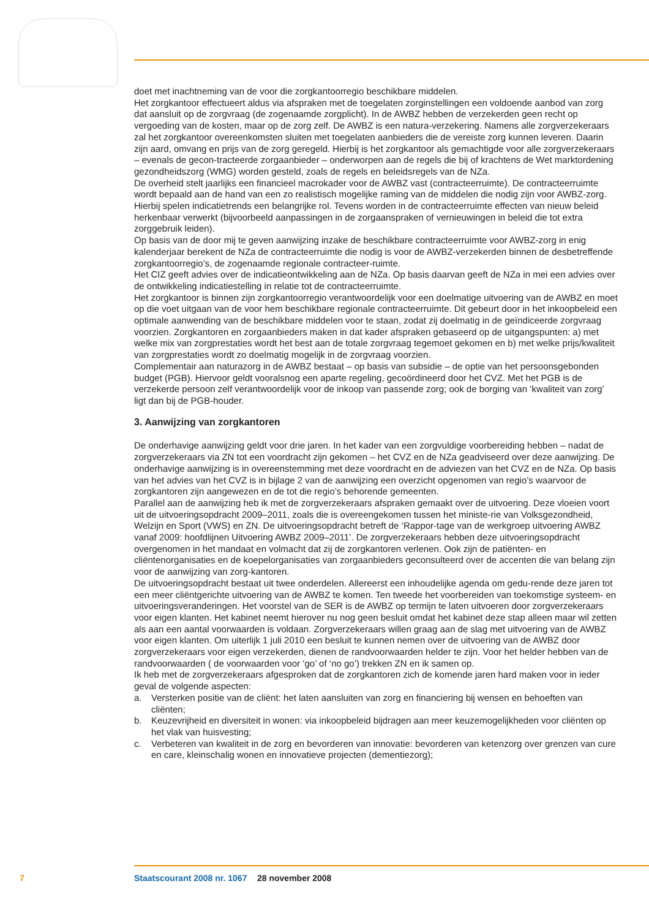doet met inachtneming van de voor die zorgkantoorregio beschikbare middelen.
Het zorgkantoor effectueert aldus via afspraken met de toegelaten zorginstellingen een voldoende aanbod van zorg dat aansluit op de zorgvraag (de zogenaamde zorgplicht). In de AWBZ hebben de verzekerden geen recht op vergoeding van de kosten, maar op de zorg zelf. De AWBZ is een natura-verzekering. Namens alle zorgverzekeraars zal het zorgkantoor overeenkomsten sluiten met toegelaten aanbieders die de vereiste zorg kunnen leveren. Daarin zijn aard, omvang en prijs van de zorg geregeld. Hierbij is het zorgkantoor als gemachtigde voor alle zorgverzekeraars – evenals de gecon-tracteerde zorgaanbieder – onderworpen aan de regels die bij of krachtens de Wet marktordening gezondheidszorg (WMG) worden gesteld, zoals de regels en beleidsregels van de NZa.
De overheid stelt jaarlijks een financieel macrokader voor de AWBZ vast (contracteerruimte). De contracteerruimte wordt bepaald aan de hand van een zo realistisch mogelijke raming van de middelen die nodig zijn voor AWBZ-zorg. Hierbij spelen indicatietrends een belangrijke rol. Tevens worden in de contracteerruimte effecten van nieuw beleid herkenbaar verwerkt (bijvoorbeeld aanpassingen in de zorgaanspraken of vernieuwingen in beleid die tot extra zorggebruik leiden).
Op basis van de door mij te geven aanwijzing inzake de beschikbare contracteerruimte voor AWBZ-zorg in enig kalenderjaar berekent de NZa de contracteerruimte die nodig is voor de AWBZ-verzekerden binnen de desbetreffende zorgkantoorregio’s, de zogenaamde regionale contracteer-ruimte.
Het CIZ geeft advies over de indicatieontwikkeling aan de NZa. Op basis daarvan geeft de NZa in mei een advies over de ontwikkeling indicatiestelling in relatie tot de contracteerruimte.
Het zorgkantoor is binnen zijn zorgkantoorregio verantwoordelijk voor een doelmatige uitvoering van de AWBZ en moet op die voet uitgaan van de voor hem beschikbare regionale contracteerruimte. Dit gebeurt door in het inkoopbeleid een optimale aanwending van de beschikbare middelen voor te staan, zodat zij doelmatig in de geïndiceerde zorgvraag voorzien. Zorgkantoren en zorgaanbieders maken in dat kader afspraken gebaseerd op de uitgangspunten: a) met welke mix van zorgprestaties wordt het best aan de totale zorgvraag tegemoet gekomen en b) met welke prijs/kwaliteit van zorgprestaties wordt zo doelmatig mogelijk in de zorgvraag voorzien.
Complementair aan naturazorg in de AWBZ bestaat – op basis van subsidie – de optie van het persoonsgebonden budget (PGB). Hiervoor geldt vooralsnog een aparte regeling, gecoördineerd door het CVZ. Met het PGB is de verzekerde persoon zelf verantwoordelijk voor de inkoop van passende zorg; ook de borging van ‘kwaliteit van zorg’ ligt dan bij de PGB-houder.
3. Aanwijzing van zorgkantoren
De onderhavige aanwijzing geldt voor drie jaren. In het kader van een zorgvuldige voorbereiding hebben – nadat de zorgverzekeraars via ZN tot een voordracht zijn gekomen – het CVZ en de NZa geadviseerd over deze aanwijzing. De onderhavige aanwijzing is in overeenstemming met deze voordracht en de adviezen van het CVZ en de NZa. Op basis van het advies van het CVZ is in bijlage 2 van de aanwijzing een overzicht opgenomen van regio’s waarvoor de zorgkantoren zijn aangewezen en de tot die regio’s behorende gemeenten.
Parallel aan de aanwijzing heb ik met de zorgverzekeraars afspraken gemaakt over de uitvoering. Deze vloeien voort uit de uitvoeringsopdracht 2009–2011, zoals die is overeengekomen tussen het ministe-rie van Volksgezondheid, Welzijn en Sport (VWS) en ZN. De uitvoeringsopdracht betreft de ‘Rappor-tage van de werkgroep uitvoering AWBZ vanaf 2009: hoofdlijnen Uitvoering AWBZ 2009–2011’. De zorgverzekeraars hebben deze uitvoeringsopdracht overgenomen in het mandaat en volmacht dat zij de zorgkantoren verlenen. Ook zijn de patiënten- en cliëntenorganisaties en de koepelorganisaties van zorgaanbieders geconsulteerd over de accenten die van belang zijn voor de aanwijzing van zorg-kantoren.
De uitvoeringsopdracht bestaat uit twee onderdelen. Allereerst een inhoudelijke agenda om gedu-rende deze jaren tot een meer cliëntgerichte uitvoering van de AWBZ te komen. Ten tweede het voorbereiden van toekomstige systeem- en uitvoeringsveranderingen. Het voorstel van de SER is de AWBZ op termijn te laten uitvoeren door zorgverzekeraars voor eigen klanten. Het kabinet neemt hierover nu nog geen besluit omdat het kabinet deze stap alleen maar wil zetten als aan een aantal voorwaarden is voldaan. Zorgverzekeraars willen graag aan de slag met uitvoering van de AWBZ voor eigen klanten. Om uiterlijk 1 juli 2010 een besluit te kunnen nemen over de uitvoering van de AWBZ door zorgverzekeraars voor eigen verzekerden, dienen de randvoorwaarden helder te zijn. Voor het helder hebben van de randvoorwaarden ( de voorwaarden voor ‘go’ of ‘no go’) trekken ZN en ik samen op.
Ik heb met de zorgverzekeraars afgesproken dat de zorgkantoren zich de komende jaren hard maken voor in ieder geval de volgende aspecten:
a. Versterken positie van de cliënt: het laten aansluiten van zorg en financiering bij wensen en behoeften van cliënten;
b. Keuzevrijheid en diversiteit in wonen: via inkoopbeleid bijdragen aan meer keuzemogelijkheden voor cliënten op het vlak van huisvesting;
c. Verbeteren van kwaliteit in de zorg en bevorderen van innovatie: bevorderen van ketenzorg over grenzen van cure en care, kleinschalig wonen en innovatieve projecten (dementiezorg);
7 Staatscourant 2008 nr. 1067 28 november 2008